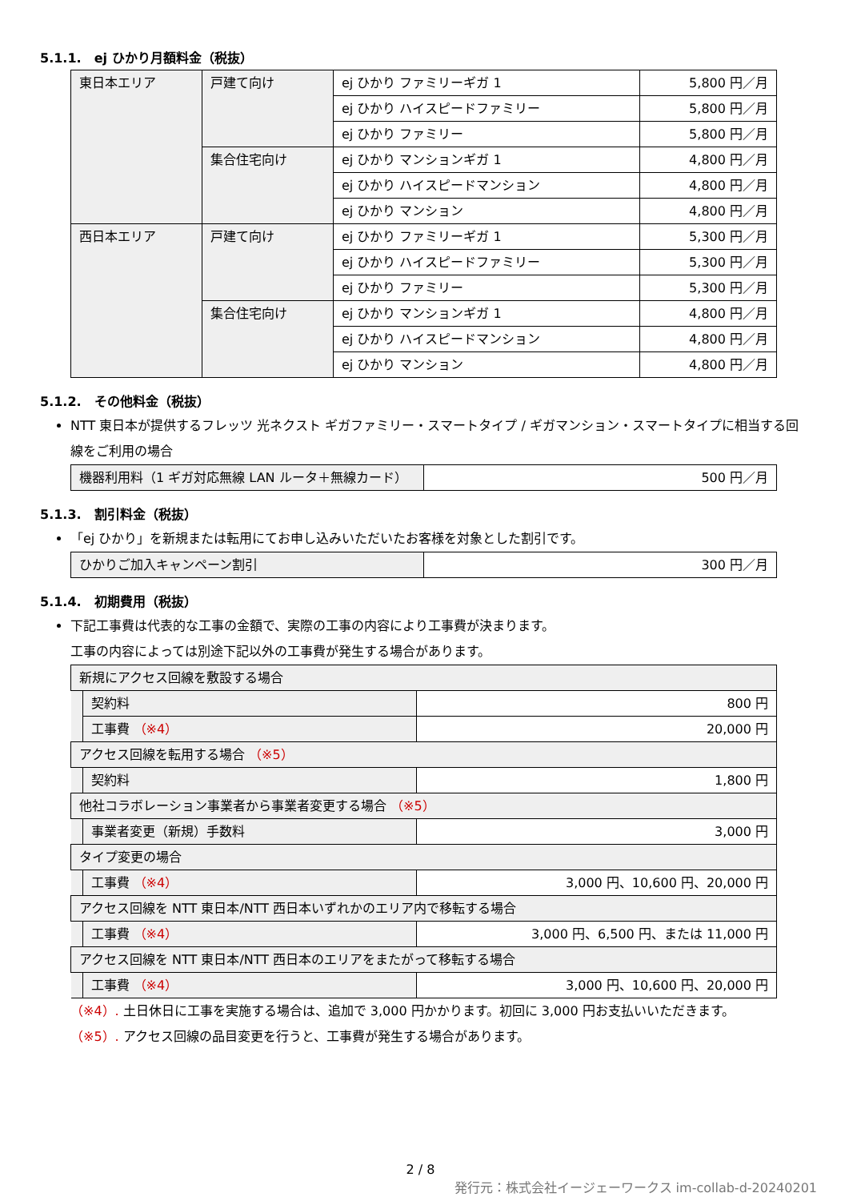5.1.1.　ej ひかり月額料金（税抜）
| 東日本エリア | 戸建て向け | ej ひかり ファミリーギガ 1 | 5,800 円／月 |
| | | ej ひかり ハイスピードファミリー | 5,800 円／月 |
| | | ej ひかり ファミリー | 5,800 円／月 |
| | 集合住宅向け | ej ひかり マンションギガ 1 | 4,800 円／月 |
| | | ej ひかり ハイスピードマンション | 4,800 円／月 |
| | | ej ひかり マンション | 4,800 円／月 |
| 西日本エリア | 戸建て向け | ej ひかり ファミリーギガ 1 | 5,300 円／月 |
| | | ej ひかり ハイスピードファミリー | 5,300 円／月 |
| | | ej ひかり ファミリー | 5,300 円／月 |
| | 集合住宅向け | ej ひかり マンションギガ 1 | 4,800 円／月 |
| | | ej ひかり ハイスピードマンション | 4,800 円／月 |
| | | ej ひかり マンション | 4,800 円／月 |
5.1.2.　その他料金（税抜）
NTT 東日本が提供するフレッツ 光ネクスト ギガファミリー・スマートタイプ / ギガマンション・スマートタイプに相当する回線をご利用の場合
| 機器利用料（1 ギガ対応無線 LAN ルータ＋無線カード） | 500 円／月 |
5.1.3.　割引料金（税抜）
「ej ひかり」を新規または転用にてお申し込みいただいたお客様を対象とした割引です。
| ひかりご加入キャンペーン割引 | 300 円／月 |
5.1.4.　初期費用（税抜）
下記工事費は代表的な工事の金額で、実際の工事の内容により工事費が決まります。
工事の内容によっては別途下記以外の工事費が発生する場合があります。
| 新規にアクセス回線を敷設する場合 | | |
| | 契約料 | 800 円 |
| | 工事費 （※4） | 20,000 円 |
| アクセス回線を転用する場合 （※5） | | |
| | 契約料 | 1,800 円 |
| 他社コラボレーション事業者から事業者変更する場合 （※5） | | |
| | 事業者変更（新規）手数料 | 3,000 円 |
| タイプ変更の場合 | | |
| | 工事費 （※4） | 3,000 円、10,600 円、20,000 円 |
| アクセス回線を NTT 東日本/NTT 西日本いずれかのエリア内で移転する場合 | | |
| | 工事費 （※4） | 3,000 円、6,500 円、または 11,000 円 |
| アクセス回線を NTT 東日本/NTT 西日本のエリアをまたがって移転する場合 | | |
| | 工事費 （※4） | 3,000 円、10,600 円、20,000 円 |
（※4）. 土日休日に工事を実施する場合は、追加で 3,000 円かかります。初回に 3,000 円お支払いいただきます。
（※5）. アクセス回線の品目変更を行うと、工事費が発生する場合があります。
2 / 8
発行元：株式会社イージェーワークス im-collab-d-20240201